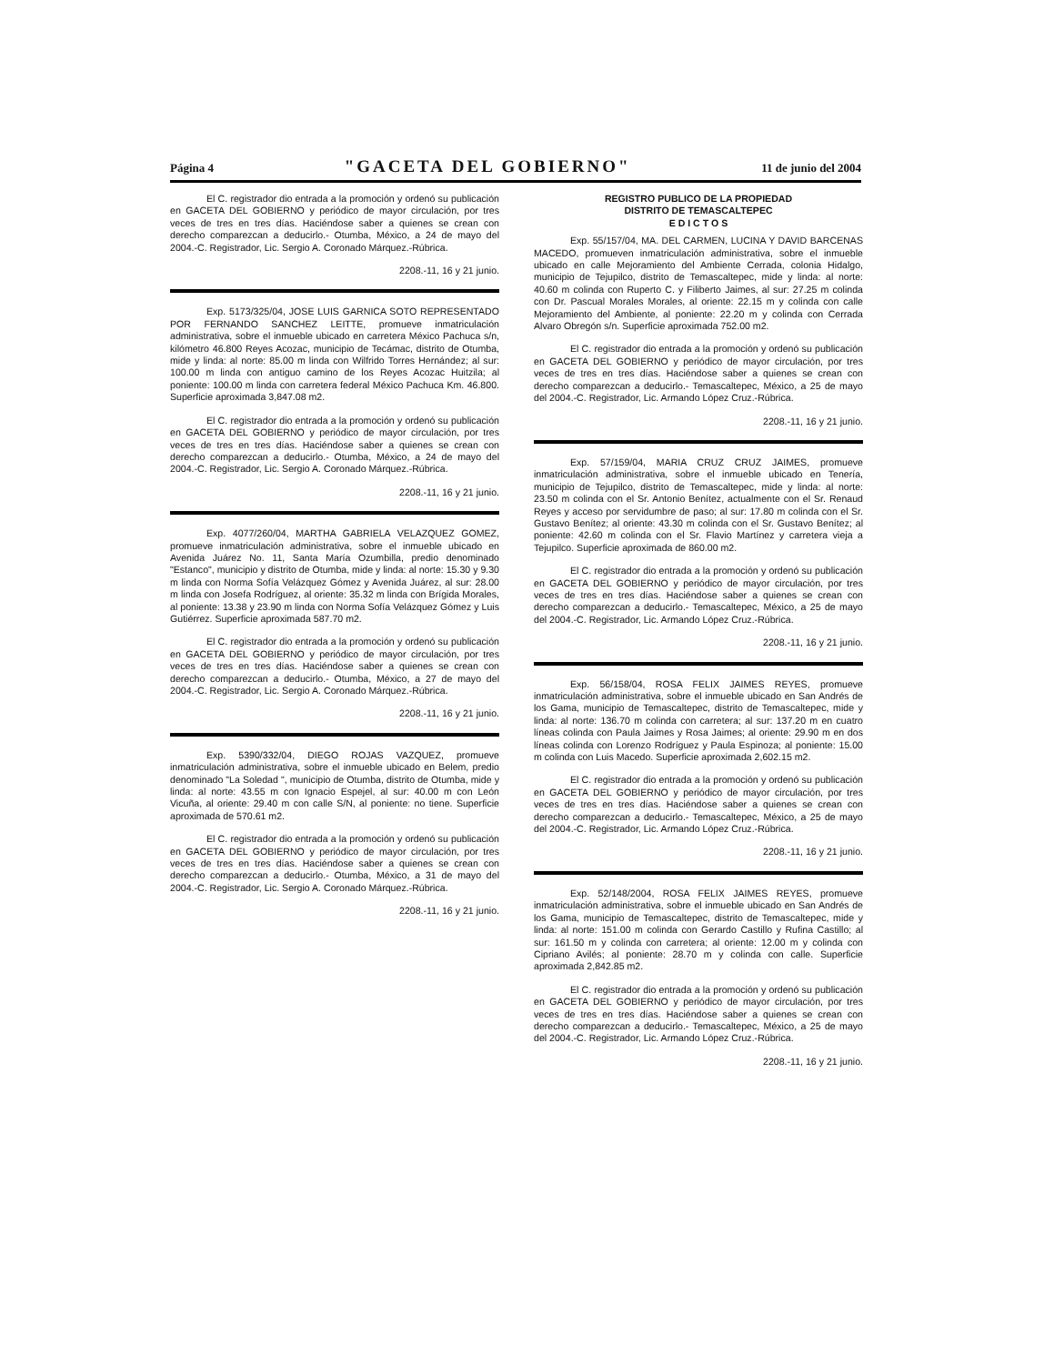Página 4 "GACETA DEL GOBIERNO" 11 de junio del 2004
El C. registrador dio entrada a la promoción y ordenó su publicación en GACETA DEL GOBIERNO y periódico de mayor circulación, por tres veces de tres en tres días. Haciéndose saber a quienes se crean con derecho comparezcan a deducirlo.- Otumba, México, a 24 de mayo del 2004.-C. Registrador, Lic. Sergio A. Coronado Márquez.-Rúbrica.
2208.-11, 16 y 21 junio.
Exp. 5173/325/04, JOSE LUIS GARNICA SOTO REPRESENTADO POR FERNANDO SANCHEZ LEITTE, promueve inmatriculación administrativa, sobre el inmueble ubicado en carretera México Pachuca s/n, kilómetro 46.800 Reyes Acozac, municipio de Tecámac, distrito de Otumba, mide y linda: al norte: 85.00 m linda con Wilfrido Torres Hernández; al sur: 100.00 m linda con antiguo camino de los Reyes Acozac Huitzila; al poniente: 100.00 m linda con carretera federal México Pachuca Km. 46.800. Superficie aproximada 3,847.08 m2.
El C. registrador dio entrada a la promoción y ordenó su publicación en GACETA DEL GOBIERNO y periódico de mayor circulación, por tres veces de tres en tres días. Haciéndose saber a quienes se crean con derecho comparezcan a deducirlo.- Otumba, México, a 24 de mayo del 2004.-C. Registrador, Lic. Sergio A. Coronado Márquez.-Rúbrica.
2208.-11, 16 y 21 junio.
Exp. 4077/260/04, MARTHA GABRIELA VELAZQUEZ GOMEZ, promueve inmatriculación administrativa, sobre el inmueble ubicado en Avenida Juárez No. 11, Santa María Ozumbilla, predio denominado "Estanco", municipio y distrito de Otumba, mide y linda: al norte: 15.30 y 9.30 m linda con Norma Sofía Velázquez Gómez y Avenida Juárez, al sur: 28.00 m linda con Josefa Rodríguez, al oriente: 35.32 m linda con Brígida Morales, al poniente: 13.38 y 23.90 m linda con Norma Sofía Velázquez Gómez y Luis Gutiérrez. Superficie aproximada 587.70 m2.
El C. registrador dio entrada a la promoción y ordenó su publicación en GACETA DEL GOBIERNO y periódico de mayor circulación, por tres veces de tres en tres días. Haciéndose saber a quienes se crean con derecho comparezcan a deducirlo.- Otumba, México, a 27 de mayo del 2004.-C. Registrador, Lic. Sergio A. Coronado Márquez.-Rúbrica.
2208.-11, 16 y 21 junio.
Exp. 5390/332/04, DIEGO ROJAS VAZQUEZ, promueve inmatriculación administrativa, sobre el inmueble ubicado en Belem, predio denominado "La Soledad ", municipio de Otumba, distrito de Otumba, mide y linda: al norte: 43.55 m con Ignacio Espejel, al sur: 40.00 m con León Vicuña, al oriente: 29.40 m con calle S/N, al poniente: no tiene. Superficie aproximada de 570.61 m2.
El C. registrador dio entrada a la promoción y ordenó su publicación en GACETA DEL GOBIERNO y periódico de mayor circulación, por tres veces de tres en tres días. Haciéndose saber a quienes se crean con derecho comparezcan a deducirlo.- Otumba, México, a 31 de mayo del 2004.-C. Registrador, Lic. Sergio A. Coronado Márquez.-Rúbrica.
2208.-11, 16 y 21 junio.
REGISTRO PUBLICO DE LA PROPIEDAD
DISTRITO DE TEMASCALTEPEC
E D I C T O S
Exp. 55/157/04, MA. DEL CARMEN, LUCINA Y DAVID BARCENAS MACEDO, promueven inmatriculación administrativa, sobre el inmueble ubicado en calle Mejoramiento del Ambiente Cerrada, colonia Hidalgo, municipio de Tejupilco, distrito de Temascaltepec, mide y linda: al norte: 40.60 m colinda con Ruperto C. y Filiberto Jaimes, al sur: 27.25 m colinda con Dr. Pascual Morales Morales, al oriente: 22.15 m y colinda con calle Mejoramiento del Ambiente, al poniente: 22.20 m y colinda con Cerrada Alvaro Obregón s/n. Superficie aproximada 752.00 m2.
El C. registrador dio entrada a la promoción y ordenó su publicación en GACETA DEL GOBIERNO y periódico de mayor circulación, por tres veces de tres en tres días. Haciéndose saber a quienes se crean con derecho comparezcan a deducirlo.- Temascaltepec, México, a 25 de mayo del 2004.-C. Registrador, Lic. Armando López Cruz.-Rúbrica.
2208.-11, 16 y 21 junio.
Exp. 57/159/04, MARIA CRUZ CRUZ JAIMES, promueve inmatriculación administrativa, sobre el inmueble ubicado en Tenería, municipio de Tejupilco, distrito de Temascaltepec, mide y linda: al norte: 23.50 m colinda con el Sr. Antonio Benítez, actualmente con el Sr. Renaud Reyes y acceso por servidumbre de paso; al sur: 17.80 m colinda con el Sr. Gustavo Benítez; al oriente: 43.30 m colinda con el Sr. Gustavo Benítez; al poniente: 42.60 m colinda con el Sr. Flavio Martínez y carretera vieja a Tejupilco. Superficie aproximada de 860.00 m2.
El C. registrador dio entrada a la promoción y ordenó su publicación en GACETA DEL GOBIERNO y periódico de mayor circulación, por tres veces de tres en tres días. Haciéndose saber a quienes se crean con derecho comparezcan a deducirlo.- Temascaltepec, México, a 25 de mayo del 2004.-C. Registrador, Lic. Armando López Cruz.-Rúbrica.
2208.-11, 16 y 21 junio.
Exp. 56/158/04, ROSA FELIX JAIMES REYES, promueve inmatriculación administrativa, sobre el inmueble ubicado en San Andrés de los Gama, municipio de Temascaltepec, distrito de Temascaltepec, mide y linda: al norte: 136.70 m colinda con carretera; al sur: 137.20 m en cuatro líneas colinda con Paula Jaimes y Rosa Jaimes; al oriente: 29.90 m en dos líneas colinda con Lorenzo Rodríguez y Paula Espinoza; al poniente: 15.00 m colinda con Luis Macedo. Superficie aproximada 2,602.15 m2.
El C. registrador dio entrada a la promoción y ordenó su publicación en GACETA DEL GOBIERNO y periódico de mayor circulación, por tres veces de tres en tres días. Haciéndose saber a quienes se crean con derecho comparezcan a deducirlo.- Temascaltepec, México, a 25 de mayo del 2004.-C. Registrador, Lic. Armando López Cruz.-Rúbrica.
2208.-11, 16 y 21 junio.
Exp. 52/148/2004, ROSA FELIX JAIMES REYES, promueve inmatriculación administrativa, sobre el inmueble ubicado en San Andrés de los Gama, municipio de Temascaltepec, distrito de Temascaltepec, mide y linda: al norte: 151.00 m colinda con Gerardo Castillo y Rufina Castillo; al sur: 161.50 m y colinda con carretera; al oriente: 12.00 m y colinda con Cipriano Avilés; al poniente: 28.70 m y colinda con calle. Superficie aproximada 2,842.85 m2.
El C. registrador dio entrada a la promoción y ordenó su publicación en GACETA DEL GOBIERNO y periódico de mayor circulación, por tres veces de tres en tres días. Haciéndose saber a quienes se crean con derecho comparezcan a deducirlo.- Temascaltepec, México, a 25 de mayo del 2004.-C. Registrador, Lic. Armando López Cruz.-Rúbrica.
2208.-11, 16 y 21 junio.